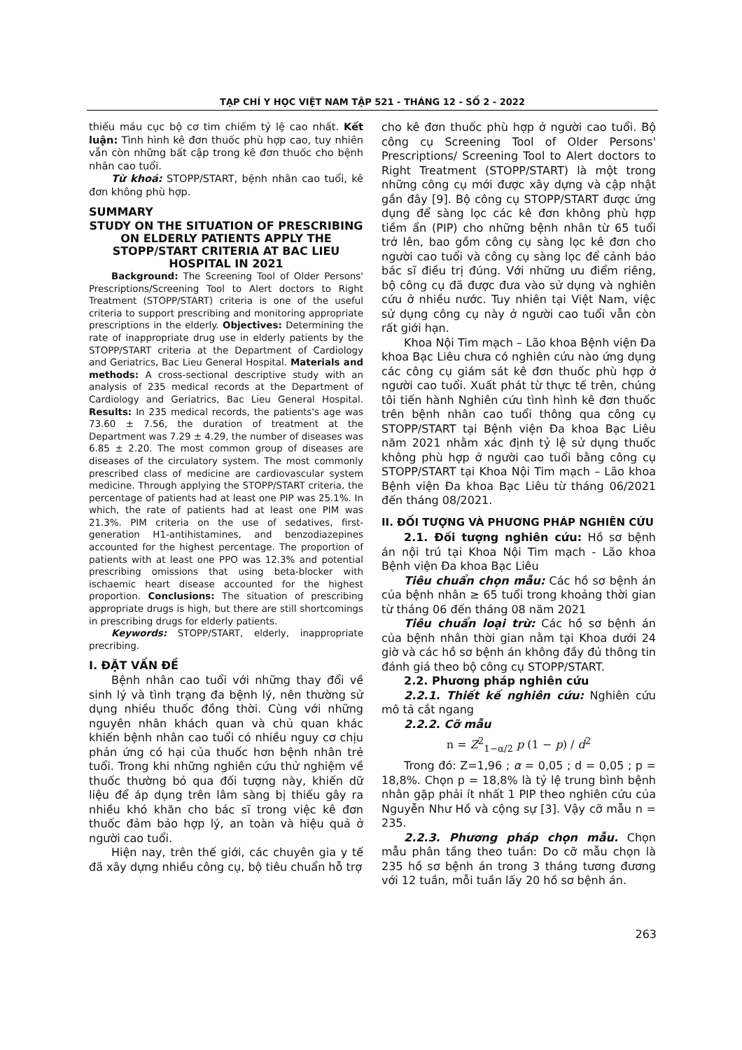TẠP CHÍ Y HỌC VIỆT NAM TẬP 521 - THÁNG 12 - SỐ 2 - 2022
thiếu máu cục bộ cơ tim chiếm tỷ lệ cao nhất. Kết luận: Tình hình kê đơn thuốc phù hợp cao, tuy nhiên vẫn còn những bất cập trong kê đơn thuốc cho bệnh nhân cao tuổi.
Từ khoá: STOPP/START, bệnh nhân cao tuổi, kê đơn không phù hợp.
SUMMARY
STUDY ON THE SITUATION OF PRESCRIBING ON ELDERLY PATIENTS APPLY THE STOPP/START CRITERIA AT BAC LIEU HOSPITAL IN 2021
Background: The Screening Tool of Older Persons' Prescriptions/Screening Tool to Alert doctors to Right Treatment (STOPP/START) criteria is one of the useful criteria to support prescribing and monitoring appropriate prescriptions in the elderly. Objectives: Determining the rate of inappropriate drug use in elderly patients by the STOPP/START criteria at the Department of Cardiology and Geriatrics, Bac Lieu General Hospital. Materials and methods: A cross-sectional descriptive study with an analysis of 235 medical records at the Department of Cardiology and Geriatrics, Bac Lieu General Hospital. Results: In 235 medical records, the patients's age was 73.60 ± 7.56, the duration of treatment at the Department was 7.29 ± 4.29, the number of diseases was 6.85 ± 2.20. The most common group of diseases are diseases of the circulatory system. The most commonly prescribed class of medicine are cardiovascular system medicine. Through applying the STOPP/START criteria, the percentage of patients had at least one PIP was 25.1%. In which, the rate of patients had at least one PIM was 21.3%. PIM criteria on the use of sedatives, first-generation H1-antihistamines, and benzodiazepines accounted for the highest percentage. The proportion of patients with at least one PPO was 12.3% and potential prescribing omissions that using beta-blocker with ischaemic heart disease accounted for the highest proportion. Conclusions: The situation of prescribing appropriate drugs is high, but there are still shortcomings in prescribing drugs for elderly patients.
Keywords: STOPP/START, elderly, inappropriate precribing.
I. ĐẶT VẤN ĐỀ
Bệnh nhân cao tuổi với những thay đổi về sinh lý và tình trạng đa bệnh lý, nên thường sử dụng nhiều thuốc đồng thời. Cùng với những nguyên nhân khách quan và chủ quan khác khiến bệnh nhân cao tuổi có nhiều nguy cơ chịu phản ứng có hại của thuốc hơn bệnh nhân trẻ tuổi. Trong khi những nghiên cứu thử nghiệm về thuốc thường bỏ qua đối tượng này, khiến dữ liệu để áp dụng trên lâm sàng bị thiếu gây ra nhiều khó khăn cho bác sĩ trong việc kê đơn thuốc đảm bảo hợp lý, an toàn và hiệu quả ở người cao tuổi.
Hiện nay, trên thế giới, các chuyên gia y tế đã xây dựng nhiều công cụ, bộ tiêu chuẩn hỗ trợ
cho kê đơn thuốc phù hợp ở người cao tuổi. Bộ công cụ Screening Tool of Older Persons' Prescriptions/ Screening Tool to Alert doctors to Right Treatment (STOPP/START) là một trong những công cụ mới được xây dựng và cập nhật gần đây [9]. Bộ công cụ STOPP/START được ứng dụng để sàng lọc các kê đơn không phù hợp tiềm ẩn (PIP) cho những bệnh nhân từ 65 tuổi trở lên, bao gồm công cụ sàng lọc kê đơn cho người cao tuổi và công cụ sàng lọc để cảnh báo bác sĩ điều trị đúng. Với những ưu điểm riêng, bộ công cụ đã được đưa vào sử dụng và nghiên cứu ở nhiều nước. Tuy nhiên tại Việt Nam, việc sử dụng công cụ này ở người cao tuổi vẫn còn rất giới hạn.
Khoa Nội Tim mạch – Lão khoa Bệnh viện Đa khoa Bạc Liêu chưa có nghiên cứu nào ứng dụng các công cụ giám sát kê đơn thuốc phù hợp ở người cao tuổi. Xuất phát từ thực tế trên, chúng tôi tiến hành Nghiên cứu tình hình kê đơn thuốc trên bệnh nhân cao tuổi thông qua công cụ STOPP/START tại Bệnh viện Đa khoa Bạc Liêu năm 2021 nhằm xác định tỷ lệ sử dụng thuốc không phù hợp ở người cao tuổi bằng công cụ STOPP/START tại Khoa Nội Tim mạch – Lão khoa Bệnh viện Đa khoa Bạc Liêu từ tháng 06/2021 đến tháng 08/2021.
II. ĐỐI TƯỢNG VÀ PHƯƠNG PHÁP NGHIÊN CỨU
2.1. Đối tượng nghiên cứu: Hồ sơ bệnh án nội trú tại Khoa Nội Tim mạch - Lão khoa Bệnh viện Đa khoa Bạc Liêu
Tiêu chuẩn chọn mẫu: Các hồ sơ bệnh án của bệnh nhân ≥ 65 tuổi trong khoảng thời gian từ tháng 06 đến tháng 08 năm 2021
Tiêu chuẩn loại trừ: Các hồ sơ bệnh án của bệnh nhân thời gian nằm tại Khoa dưới 24 giờ và các hồ sơ bệnh án không đầy đủ thông tin đánh giá theo bộ công cụ STOPP/START.
2.2. Phương pháp nghiên cứu
2.2.1. Thiết kế nghiên cứu: Nghiên cứu mô tả cắt ngang
2.2.2. Cỡ mẫu
n = Z<sup>2</sup><sub>1−α/2</sub> p (1 − p) / d<sup>2</sup>
Trong đó: Z=1,96 ; α = 0,05 ; d = 0,05 ; p = 18,8%. Chọn p = 18,8% là tỷ lệ trung bình bệnh nhân gặp phải ít nhất 1 PIP theo nghiên cứu của Nguyễn Như Hồ và cộng sự [3]. Vậy cỡ mẫu n = 235.
2.2.3. Phương pháp chọn mẫu. Chọn mẫu phân tầng theo tuần: Do cỡ mẫu chọn là 235 hồ sơ bệnh án trong 3 tháng tương đương với 12 tuần, mỗi tuần lấy 20 hồ sơ bệnh án.
263